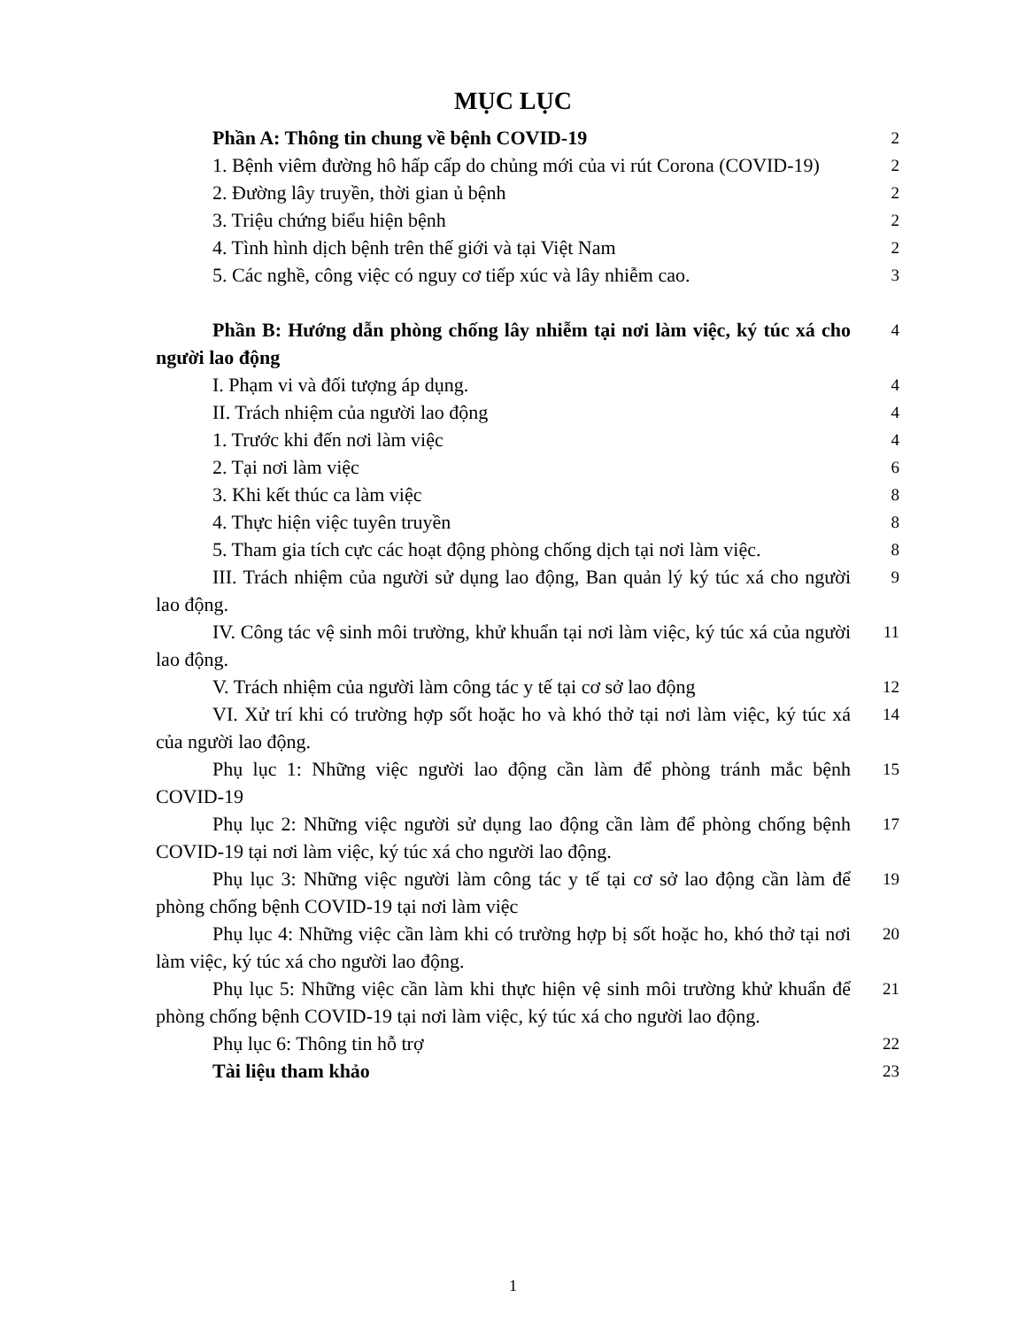MỤC LỤC
Phần A: Thông tin chung về bệnh COVID-19
2
1. Bệnh viêm đường hô hấp cấp do chủng mới của vi rút Corona (COVID-19)
2
2. Đường lây truyền, thời gian ủ bệnh
2
3. Triệu chứng biểu hiện bệnh
2
4. Tình hình dịch bệnh trên thế giới và tại Việt Nam
2
5. Các nghề, công việc có nguy cơ tiếp xúc và lây nhiễm cao.
3
Phần B: Hướng dẫn phòng chống lây nhiễm tại nơi làm việc, ký túc xá cho người lao động
4
I. Phạm vi và đối tượng áp dụng.
4
II. Trách nhiệm của người lao động
4
1. Trước khi đến nơi làm việc
4
2. Tại nơi làm việc
6
3. Khi kết thúc ca làm việc
8
4. Thực hiện việc tuyên truyền
8
5. Tham gia tích cực các hoạt động phòng chống dịch tại nơi làm việc.
8
III. Trách nhiệm của người sử dụng lao động, Ban quản lý ký túc xá cho người lao động.
9
IV. Công tác vệ sinh môi trường, khử khuẩn tại nơi làm việc, ký túc xá của người lao động.
11
V. Trách nhiệm của người làm công tác y tế tại cơ sở lao động
12
VI. Xử trí khi có trường hợp sốt hoặc ho và khó thở tại nơi làm việc, ký túc xá của người lao động.
14
Phụ lục 1: Những việc người lao động cần làm để phòng tránh mắc bệnh COVID-19
15
Phụ lục 2: Những việc người sử dụng lao động cần làm để phòng chống bệnh COVID-19 tại nơi làm việc, ký túc xá cho người lao động.
17
Phụ lục 3: Những việc người làm công tác y tế tại cơ sở lao động cần làm để phòng chống bệnh COVID-19 tại nơi làm việc
19
Phụ lục 4: Những việc cần làm khi có trường hợp bị sốt hoặc ho, khó thở tại nơi làm việc, ký túc xá cho người lao động.
20
Phụ lục 5: Những việc cần làm khi thực hiện vệ sinh môi trường khử khuẩn để phòng chống bệnh COVID-19 tại nơi làm việc, ký túc xá cho người lao động.
21
Phụ lục 6: Thông tin hỗ trợ
22
Tài liệu tham khảo
23
1